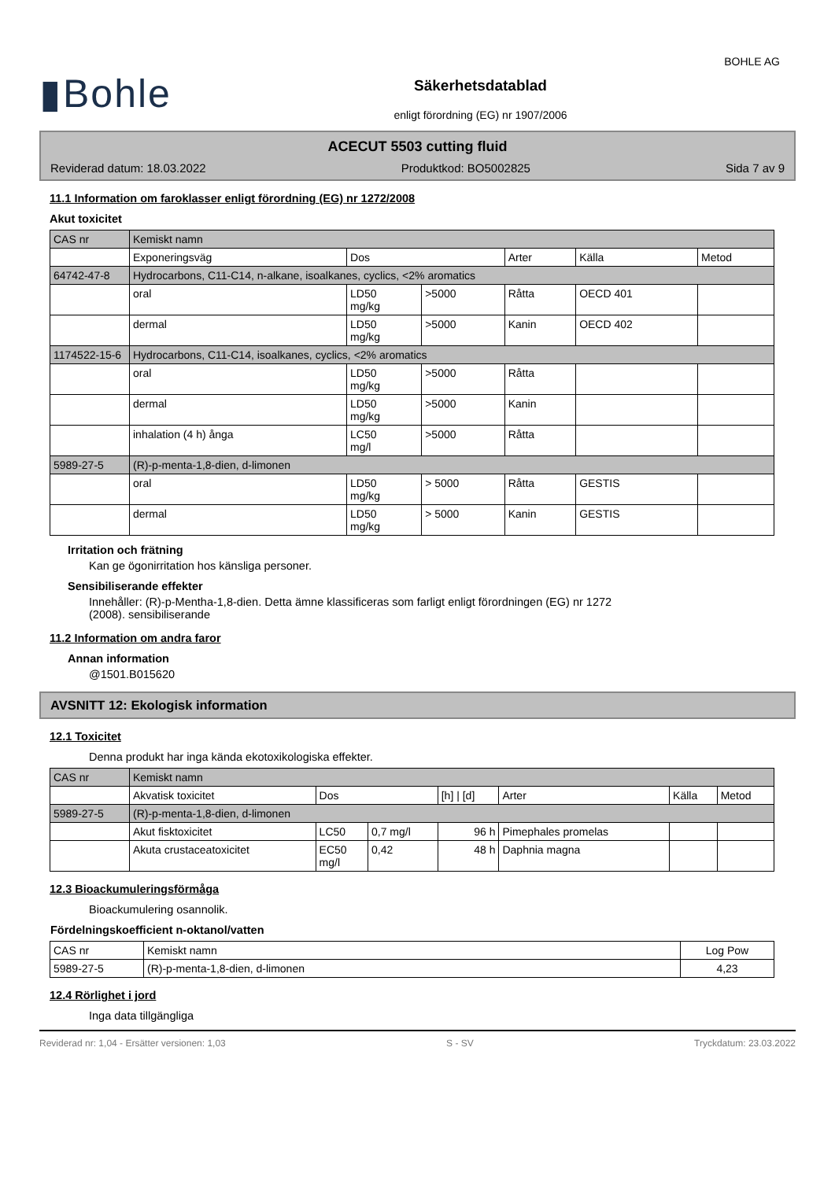▮Bohle
Säkerhetsdatablad
enligt förordning (EG) nr 1907/2006
BOHLE AG
ACECUT 5503 cutting fluid
Reviderad datum: 18.03.2022 Produktkod: BO5002825 Sida 7 av 9
11.1 Information om faroklasser enligt förordning (EG) nr 1272/2008
Akut toxicitet
| CAS nr | Kemiskt namn | | | | | |
| | Exponeringsväg | Dos | | Arter | Källa | Metod |
| 64742-47-8 | Hydrocarbons, C11-C14, n-alkane, isoalkanes, cyclics, <2% aromatics | | | | | |
| | oral | LD50 mg/kg | >5000 | Råtta | OECD 401 | |
| | dermal | LD50 mg/kg | >5000 | Kanin | OECD 402 | |
| 1174522-15-6 | Hydrocarbons, C11-C14, isoalkanes, cyclics, <2% aromatics | | | | | |
| | oral | LD50 mg/kg | >5000 | Råtta | | |
| | dermal | LD50 mg/kg | >5000 | Kanin | | |
| | inhalation (4 h) ånga | LC50 mg/l | >5000 | Råtta | | |
| 5989-27-5 | (R)-p-menta-1,8-dien, d-limonen | | | | | |
| | oral | LD50 mg/kg | > 5000 | Råtta | GESTIS | |
| | dermal | LD50 mg/kg | > 5000 | Kanin | GESTIS | |
Irritation och frätning
Kan ge ögonirritation hos känsliga personer.
Sensibiliserande effekter
Innehåller: (R)-p-Mentha-1,8-dien. Detta ämne klassificeras som farligt enligt förordningen (EG) nr 1272
(2008). sensibiliserande
11.2 Information om andra faror
Annan information
@1501.B015620
AVSNITT 12: Ekologisk information
12.1 Toxicitet
Denna produkt har inga kända ekotoxikologiska effekter.
| CAS nr | Kemiskt namn | | | | | | |
| | Akvatisk toxicitet | Dos | | [h] / [d] | Arter | Källa | Metod |
| 5989-27-5 | (R)-p-menta-1,8-dien, d-limonen | | | | | | |
| | Akut fisktoxicitet | LC50 | 0,7 mg/l | 96 h | Pimephales promelas | | |
| | Akuta crustaceatoxicitet | EC50 mg/l | 0,42 | 48 h | Daphnia magna | | |
12.3 Bioackumuleringsförmåga
Bioackumulering osannolik.
Fördelningskoefficient n-oktanol/vatten
| CAS nr | Kemiskt namn | Log Pow |
| 5989-27-5 | (R)-p-menta-1,8-dien, d-limonen | 4,23 |
12.4 Rörlighet i jord
Inga data tillgängliga
Reviderad nr: 1,04 - Ersätter versionen: 1,03 S - SV Tryckdatum: 23.03.2022